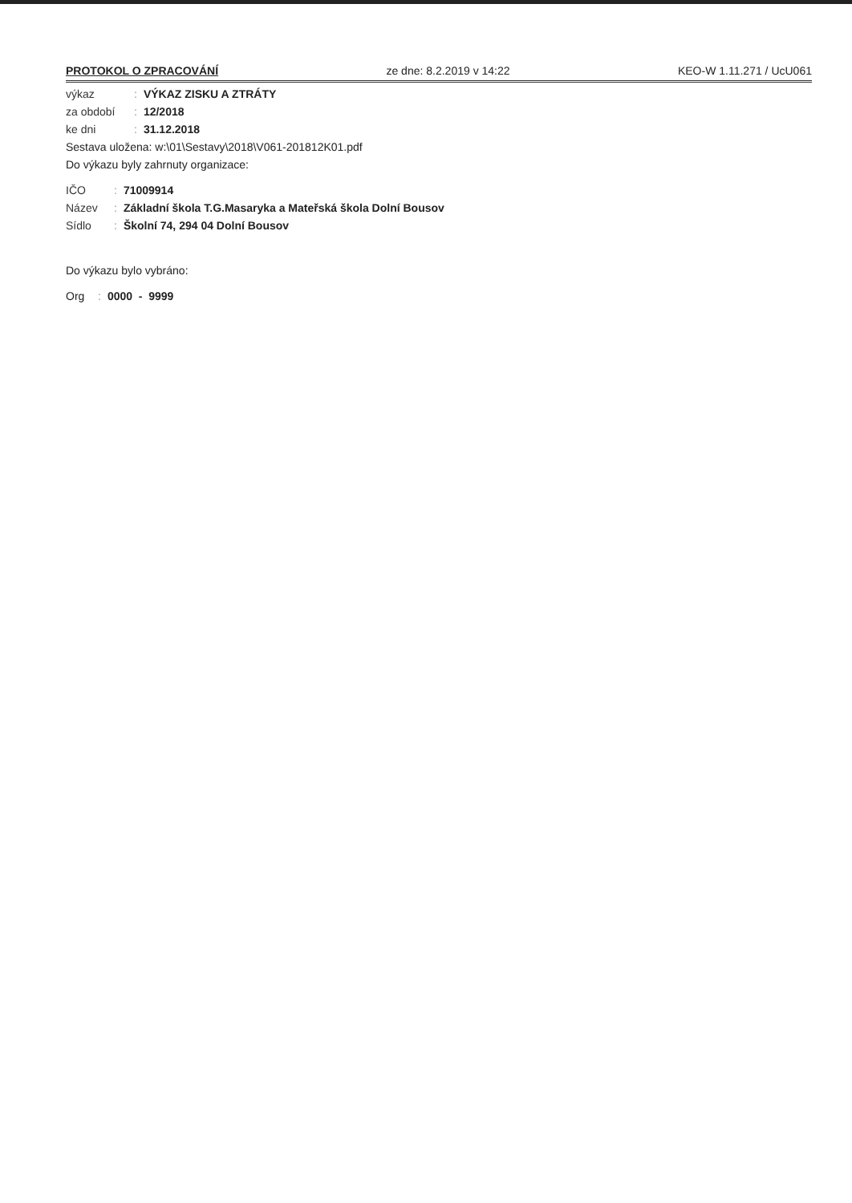PROTOKOL O ZPRACOVÁNÍ ze dne: 8.2.2019 v 14:22 KEO-W 1.11.271 / UcU061
výkaz: VÝKAZ ZISKU A ZTRÁTY
za období: 12/2018
ke dni: 31.12.2018
Sestava uložena: w:\01\Sestavy\2018\V061-201812K01.pdf
Do výkazu byly zahrnuty organizace:
IČO: 71009914
Název: Základní škola T.G.Masaryka a Mateřská škola Dolní Bousov
Sídlo: Školní 74, 294 04 Dolní Bousov
Do výkazu bylo vybráno:
Org: 0000 - 9999